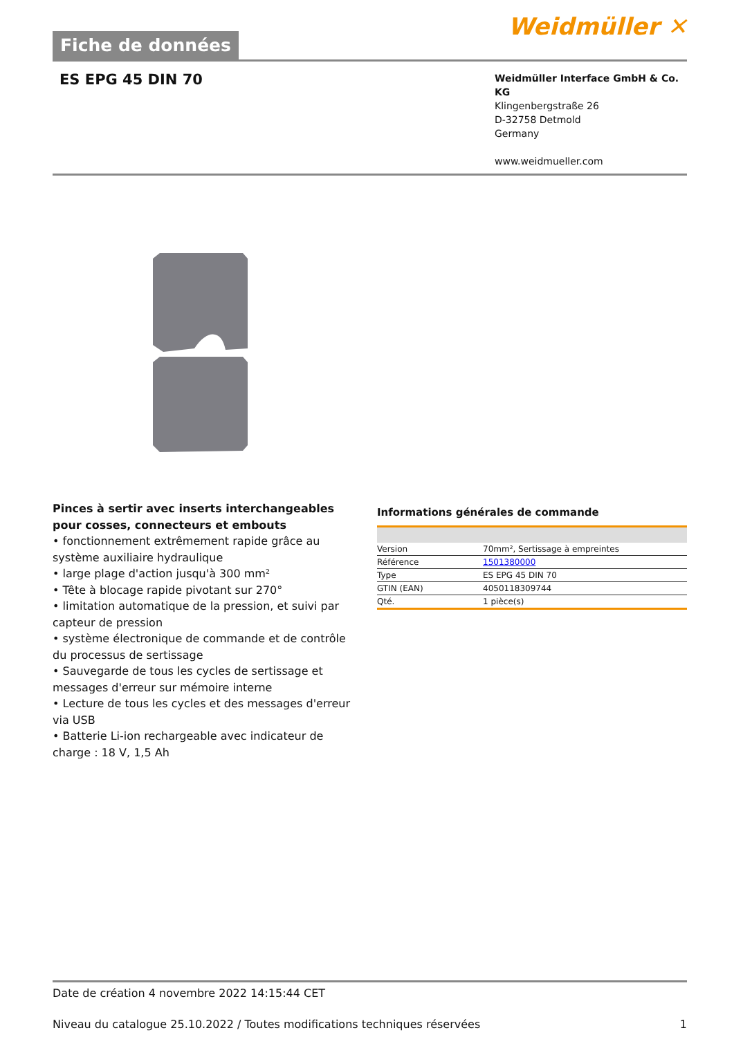Fiche de données
Weidmüller ✕
ES EPG 45 DIN 70
Weidmüller Interface GmbH & Co. KG
Klingenbergstraße 26
D-32758 Detmold
Germany
www.weidmueller.com
Pinces à sertir avec inserts interchangeables pour cosses, connecteurs et embouts
• fonctionnement extrêmement rapide grâce au système auxiliaire hydraulique
• large plage d'action jusqu'à 300 mm²
• Tête à blocage rapide pivotant sur 270°
• limitation automatique de la pression, et suivi par capteur de pression
• système électronique de commande et de contrôle du processus de sertissage
• Sauvegarde de tous les cycles de sertissage et messages d'erreur sur mémoire interne
• Lecture de tous les cycles et des messages d'erreur via USB
• Batterie Li-ion rechargeable avec indicateur de charge : 18 V, 1,5 Ah
Informations générales de commande
| Version | 70mm², Sertissage à empreintes |
| Référence | 1501380000 |
| Type | ES EPG 45 DIN 70 |
| GTIN (EAN) | 4050118309744 |
| Qté. | 1 pièce(s) |
Date de création 4 novembre 2022 14:15:44 CET
Niveau du catalogue 25.10.2022 / Toutes modifications techniques réservées 1